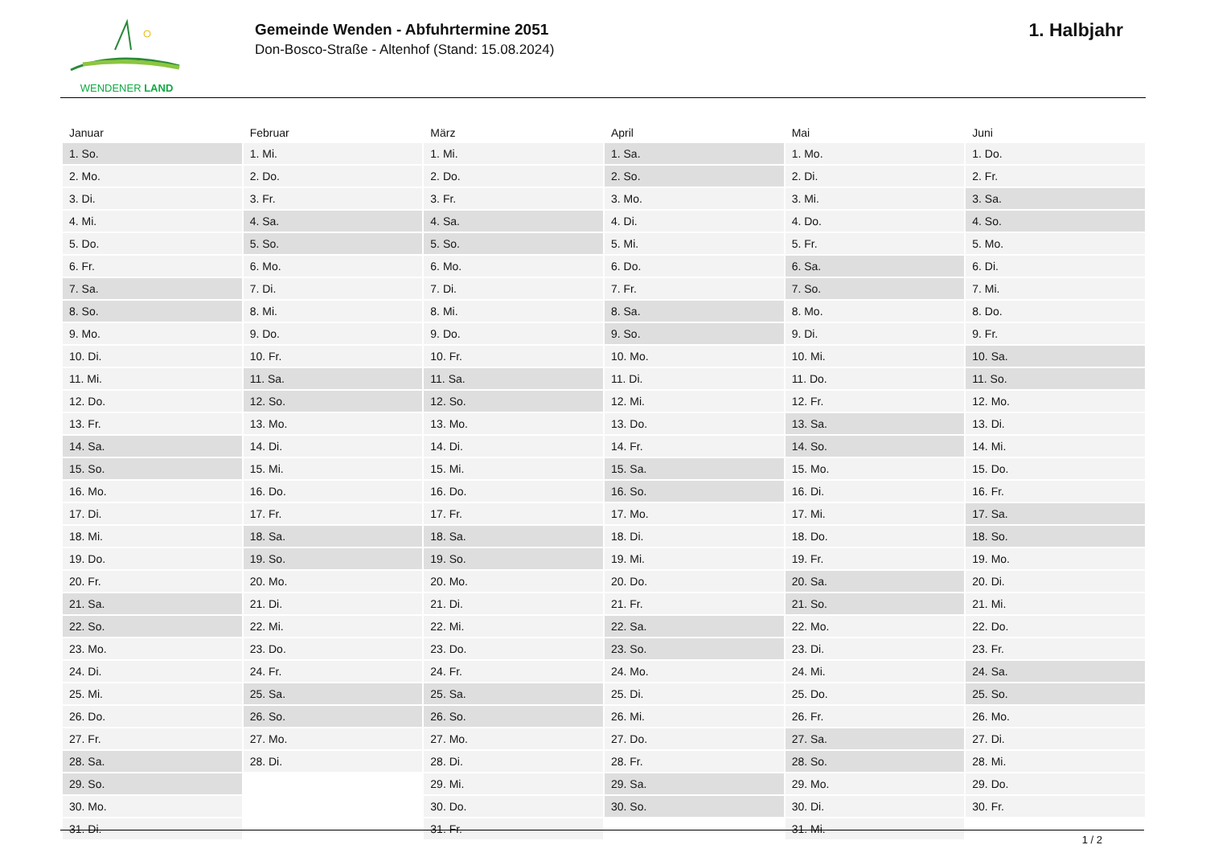WENDENER LAND
Gemeinde Wenden - Abfuhrtermine 2051
Don-Bosco-Straße - Altenhof (Stand: 15.08.2024)
1. Halbjahr
| Januar | Februar | März | April | Mai | Juni |
| --- | --- | --- | --- | --- | --- |
| 1. So. | 1. Mi. | 1. Mi. | 1. Sa. | 1. Mo. | 1. Do. |
| 2. Mo. | 2. Do. | 2. Do. | 2. So. | 2. Di. | 2. Fr. |
| 3. Di. | 3. Fr. | 3. Fr. | 3. Mo. | 3. Mi. | 3. Sa. |
| 4. Mi. | 4. Sa. | 4. Sa. | 4. Di. | 4. Do. | 4. So. |
| 5. Do. | 5. So. | 5. So. | 5. Mi. | 5. Fr. | 5. Mo. |
| 6. Fr. | 6. Mo. | 6. Mo. | 6. Do. | 6. Sa. | 6. Di. |
| 7. Sa. | 7. Di. | 7. Di. | 7. Fr. | 7. So. | 7. Mi. |
| 8. So. | 8. Mi. | 8. Mi. | 8. Sa. | 8. Mo. | 8. Do. |
| 9. Mo. | 9. Do. | 9. Do. | 9. So. | 9. Di. | 9. Fr. |
| 10. Di. | 10. Fr. | 10. Fr. | 10. Mo. | 10. Mi. | 10. Sa. |
| 11. Mi. | 11. Sa. | 11. Sa. | 11. Di. | 11. Do. | 11. So. |
| 12. Do. | 12. So. | 12. So. | 12. Mi. | 12. Fr. | 12. Mo. |
| 13. Fr. | 13. Mo. | 13. Mo. | 13. Do. | 13. Sa. | 13. Di. |
| 14. Sa. | 14. Di. | 14. Di. | 14. Fr. | 14. So. | 14. Mi. |
| 15. So. | 15. Mi. | 15. Mi. | 15. Sa. | 15. Mo. | 15. Do. |
| 16. Mo. | 16. Do. | 16. Do. | 16. So. | 16. Di. | 16. Fr. |
| 17. Di. | 17. Fr. | 17. Fr. | 17. Mo. | 17. Mi. | 17. Sa. |
| 18. Mi. | 18. Sa. | 18. Sa. | 18. Di. | 18. Do. | 18. So. |
| 19. Do. | 19. So. | 19. So. | 19. Mi. | 19. Fr. | 19. Mo. |
| 20. Fr. | 20. Mo. | 20. Mo. | 20. Do. | 20. Sa. | 20. Di. |
| 21. Sa. | 21. Di. | 21. Di. | 21. Fr. | 21. So. | 21. Mi. |
| 22. So. | 22. Mi. | 22. Mi. | 22. Sa. | 22. Mo. | 22. Do. |
| 23. Mo. | 23. Do. | 23. Do. | 23. So. | 23. Di. | 23. Fr. |
| 24. Di. | 24. Fr. | 24. Fr. | 24. Mo. | 24. Mi. | 24. Sa. |
| 25. Mi. | 25. Sa. | 25. Sa. | 25. Di. | 25. Do. | 25. So. |
| 26. Do. | 26. So. | 26. So. | 26. Mi. | 26. Fr. | 26. Mo. |
| 27. Fr. | 27. Mo. | 27. Mo. | 27. Do. | 27. Sa. | 27. Di. |
| 28. Sa. | 28. Di. | 28. Di. | 28. Fr. | 28. So. | 28. Mi. |
| 29. So. | | 29. Mi. | 29. Sa. | 29. Mo. | 29. Do. |
| 30. Mo. | | 30. Do. | 30. So. | 30. Di. | 30. Fr. |
| 31. Di. | | 31. Fr. | | 31. Mi. | |
1 / 2